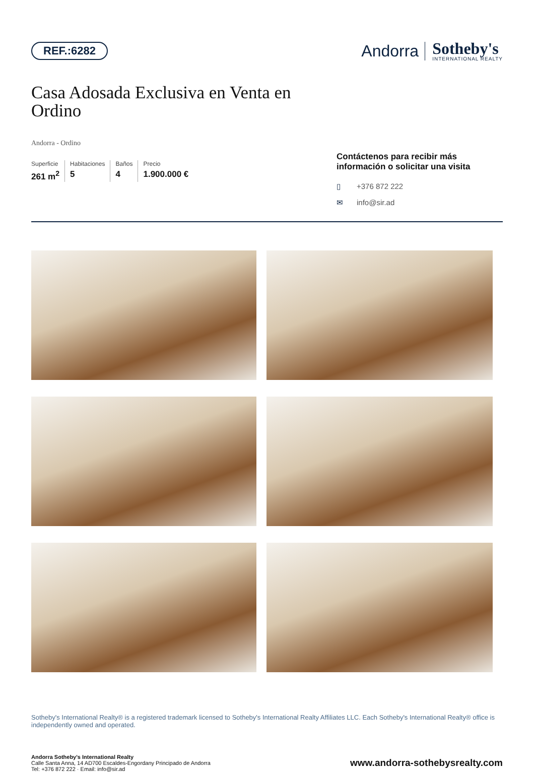REF.:6282
Andorra
Sotheby's
INTERNATIONAL REALTY
Casa Adosada Exclusiva en Venta en Ordino
Andorra - Ordino
Superficie
261 m<sup>2</sup>
Habitaciones
5
Baños
4
Precio
1.900.000 €
Contáctenos para recibir más información o solicitar una visita
▯ +376 872 222
✉ info@sir.ad
Sotheby's International Realty® is a registered trademark licensed to Sotheby's International Realty Affiliates LLC. Each Sotheby's International Realty® office is independently owned and operated.
Andorra Sotheby's International Realty
Calle Santa Anna, 14 AD700 Escaldes-Engordany Principado de Andorra
Tel: +376 872 222 · Email: info@sir.ad
www.andorra-sothebysrealty.com